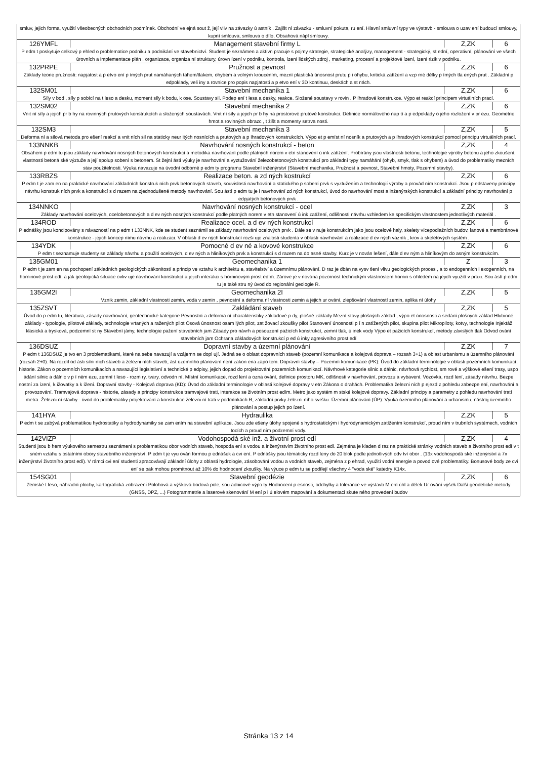| smluv, jejich forma, využití všeobecných obchodních podmínek. Obchodní ve ejná sout ž, její vliv na závazky ú astník . Zajišt ní závazku - smluvní pokuta, ru ení. Hlavní smluvní typy ve výstavb - smlouva o uzav ení budoucí smlouvy, kupní smlouva, smlouva o dílo, Obsahová nápl smlouvy. | | | |
| 126YMFL | Management stavební firmy L | Z,ZK | 6 |
| P edm t poskytuje celkový p ehled o problematice podniku a podnikání ve stavebnictví. Student je seznámen a aktivn pracuje s pojmy strategie, strategické analýzy, management - strategický, st ední, operativní, plánování ve všech úrovních a implementace plán , organizace, organiza ní struktury, úrovn ízení v podniku, kontrola, ízení lidských zdroj , marketing, procesní a projektové ízení, ízení rizik v podniku. | | | |
| 132PRPE | Pružnost a pevnost | Z,ZK | 6 |
| Základy teorie pružnosti: napjatost a p etvo ení p ímých prut namáhaných tahem/tlakem, ohybem a volným kroucením, mezní plastická únosnost prutu p i ohybu, kritická zatížení a vzp rné délky p ímých tla ených prut . Základní p edpoklady, veli iny a rovnice pro popis napjatosti a p etvo ení v 3D kontinuu, deskách a st nách. | | | |
| 132SM01 | Stavební mechanika 1 | Z,ZK | 6 |
| Síly v bod , síly p sobící na t leso a desku, moment síly k bodu, k ose. Soustavy sil. Podep ení t lesa a desky, reakce. Složené soustavy v rovin . P íhradové konstrukce. Výpo et reakcí principem virtuálních prací. | | | |
| 132SM02 | Stavební mechanika 2 | Z,ZK | 6 |
| Vnit ní síly a jejich pr b hy na rovinných prutových konstrukcích a složených soustavách. Vnit ní síly a jejich pr b hy na prostorové prutové konstrukci. Definice normálového nap tí a p edpoklady o jeho rozložení v pr ezu. Geometrie hmot a rovinných obrazc , t žišt a momenty setrva nosti. | | | |
| 132SM3 | Stavební mechanika 3 | Z,ZK | 5 |
| Deforma ní a silová metoda pro ešení reakcí a vnit ních sil na staticky neur itých nosnících a prutových a p íhradových konstrukcích. Výpo et p emíst ní nosník a prutových a p íhradových konstrukcí pomocí principu virtuálních prací. | | | |
| 133NNKB | Navrhování nosných konstrukcí - beton | Z,ZK | 4 |
| Obsahem p edm tu jsou základy navrhování nosných betonových konstrukcí a metodika navrhování podle platných norem v etn stanovení ú ink zatížení. Probírány jsou vlastnosti betonu, technologie výroby betonu a jeho zkoušení, vlastnosti betoná ské výztuže a její spolup sobení s betonem. St žejní ástí výuky je navrhování a vyztužování železobetonových konstrukcí pro základní typy namáhání (ohyb, smyk, tlak s ohybem) a úvod do problematiky mezních stav použitelnosti. Výuka navazuje na úvodní odborné p edm ty programu Stavební inženýrství (Stavební mechanika, Pružnost a pevnost, Stavební hmoty, Pozemní stavby). | | | |
| 133RBZS | Realizace beton. a zd ných kostrukcí | Z,ZK | 6 |
| P edm t je zam en na praktické navrhování základních konstruk ních prvk betonových staveb, souvislosti navrhování a statického p sobení prvk s vyztužením a technologií výroby a provád ním konstrukcí. Jsou p edstaveny principy návrhu konstruk ních prvk a konstrukcí s d razem na zjednodušené metody navrhování. Sou ástí p edm tu je i navrhování zd ných konstrukcí, úvod do navrhování most a inženýrských konstrukcí a základní principy navrhování p edpjatých betonových prvk . | | | |
| 134NNKO | Navrhování nosných konstrukcí - ocel | Z,ZK | 3 |
| Základy navrhování ocelových, ocelobetonových a d ev ných nosných konstrukcí podle platných norem v etn stanovení ú ink zatížení, odlišnosti návrhu vzhledem ke specifickým vlastnostem jednotlivých materiál . | | | |
| 134ROD | Realizace ocel. a d ev ných konstrukcí | Z,ZK | 6 |
| P ednášky jsou koncipovány s návazností na p edm t 133NNK, kde se student seznámil se základy navrhování ocelových prvk . Dále se v nuje konstrukcím jako jsou ocelové haly, skelety vícepodlažních budov, lanové a membránové konstrukce - jejich koncep nímu návrhu a realizaci. V oblasti d ev ných konstrukcí rozši uje znalosti studenta v oblasti navrhování a realizace d ev ných vazník , krov a skeletových systém . | | | |
| 134YDK | Pomocné d ev né a kovové konstrukce | Z,ZK | 6 |
| P edm t seznamuje studenty se základy návrhu a použití ocelových, d ev ných a hliníkových prvk a konstrukcí s d razem na do asné stavby. Kurz je v nován lešení, dále d ev ným a hliníkovým do asným konstrukcím. | | | |
| 135GM01 | Geomechanika 1 | Z | 3 |
| P edm t je zam en na pochopení základních geologických zákonitostí a princip ve vztahu k architektu e, stavitelství a územnímu plánování. D raz je dbán na vysv tlení vlivu geologických proces , a to endogenních i exogenních, na horninové prost edí, a jak geologická situace ovliv uje navrhování konstrukcí a jejich interakci s horninovým prost edím. Zárove je v nována pozornost technickým vlastnostem hornin s ohledem na jejich využití v praxi. Sou ástí p edm tu je také stru ný úvod do regionální geologie R. | | | |
| 135GM2I | Geomechanika 2I | Z,ZK | 5 |
| Vznik zemin, základní vlastnosti zemin, voda v zemin , pevnostní a deforma ní vlastnosti zemin a jejich ur ování, zlepšování vlastností zemin, aplika ní úlohy | | | |
| 135ZSVT | Zakládání staveb | Z,ZK | 5 |
| Úvod do p edm tu, literatura, zásady navrhování, geotechnické kategorie Pevnostní a deforma ní charakteristiky základové p dy, plošné základy Mezní stavy plošných základ , výpo et únosnosti a sedání plošných základ Hlubinné základy - typologie, pilotové základy, technologie vrtaných a ražených pilot Osová únosnost osam lých pilot, zat žovací zkoušky pilot Stanovení únosnosti p í n zatížených pilot, skupina pilot Mikropiloty, kotvy, technologie Injektáž klasická a trysková, podzemní st ny Stavební jámy, technologie pažení stavebních jam Zásady pro návrh a posouzení pažicích konstrukcí, zemní tlak, ú inek vody Výpo et pažicích konstrukcí, metody závislých tlak Odvod ování stavebních jam Ochrana základových konstrukcí p ed ú inky agresivního prost edí | | | |
| 136DSUZ | Dopravní stavby a územní plánování | Z,ZK | 7 |
| P edm t 136DSUZ je tvo en 3 problematikami, které na sebe navazují a vzájemn se dopl ují. Jedná se o oblast dopravních staveb (pozemní komunikace a kolejová doprava – rozsah 3+1) a oblast urbanismu a územního plánování (rozsah 2+0). Na rozdíl od ásti silni ních staveb a železni ních staveb, ást územního plánování není zakon ena zápo tem. Dopravní stavby – Pozemní komunikace (PK): Úvod do základní terminologie v oblasti pozemních komunikací, historie. Zákon o pozemních komunikacích a navazující legislativní a technické p edpisy, jejich dopad do projektování pozemních komunikací. Návrhové kategorie silnic a dálnic, návrhová rychlost, sm rové a výškové ešení trasy, uspo ádání silnic a dálnic v p í ném ezu, zemní t leso - rozm ry, tvary, odvodn ní. Místní komunikace, rozd lení a ozna ování, definice prostoru MK, odlišnosti v navrhování, provozu a vybavení. Vozovka, rozd lení, zásady návrhu. Bezpe nostní za ízení, k ižovatky a k ížení. Dopravní stavby - Kolejová doprava (KD): Úvod do základní terminologie v oblasti kolejové dopravy v etn Zákona o drahách. Problematika železni ních p ejezd z pohledu zabezpe ení, navrhování a provozování. Tramvajová doprava - historie, zásady a principy konstrukce tramvajové trati, interakce se životním prost edím. Metro jako systém m stské kolejové dopravy. Základní principy a parametry z pohledu navrhování tratí metra. Železni ní stavby - úvod do problematiky projektování a konstrukce železni ní trati v podmínkách R, základní prvky železni ního svršku. Územní plánování (ÚP): Výuka územního plánování a urbanismu, nástroj územního plánování a postup jejich po ízení. | | | |
| 141HYA | Hydraulika | Z,ZK | 5 |
| P edm t se zabývá problematikou hydrostatiky a hydrodynamiky se zam ením na stavební aplikace. Jsou zde ešeny úlohy spojené s hydrostatickým i hydrodynamickým zatížením konstrukcí, proud ním v trubních systémech, vodních tocích a proud ním podzemní vody. | | | |
| 142VIZP | Vodohospodá ské inž. a životní prost edí | Z,ZK | 4 |
| Studenti jsou b hem výukového semestru seznámeni s problematikou obor vodních staveb, hospoda ení s vodou a inženýrstvím životního prost edí. Zejména je kladen d raz na praktické stránky vodních staveb a životního prost edí v t sném vztahu s ostatními obory stavebního inženýrství. P edm t je vyu ován formou p ednášek a cvi ení. P ednášky jsou tématicky rozd leny do 20 blok podle jednotlivých odv tví obor . (13x vodohospodá ské inženýrství a 7x inženýrství životního prost edí). V rámci cvi ení studenti zpracovávají základní úlohy z oblasti hydrologie, zásobování vodou a vodních staveb, zejména z p ehrad, využití vodní energie a povod ové problematiky. Bonusové body ze cvi ení se pak mohou promítnout až 10% do hodnocení zkoušky. Na výuce p edm tu se podílejí všechny 4 "voda ské" katedry K14x. | | | |
| 154SG01 | Stavební geodézie | Z,ZK | 6 |
| Zemské t leso, náhradní plochy, kartografická zobrazení Polohová a výšková bodová pole, sou adnicové výpo ty Hodnocení p esnosti, odchylky a tolerance ve výstavb M ení úhl a délek Ur ování výšek Další geodetické metody (GNSS, DPZ, ...) Fotogrammetrie a laserové skenování M ení p i ú elovém mapování a dokumentaci skute ného provedení budov | | | |
Stránka 13 z 14